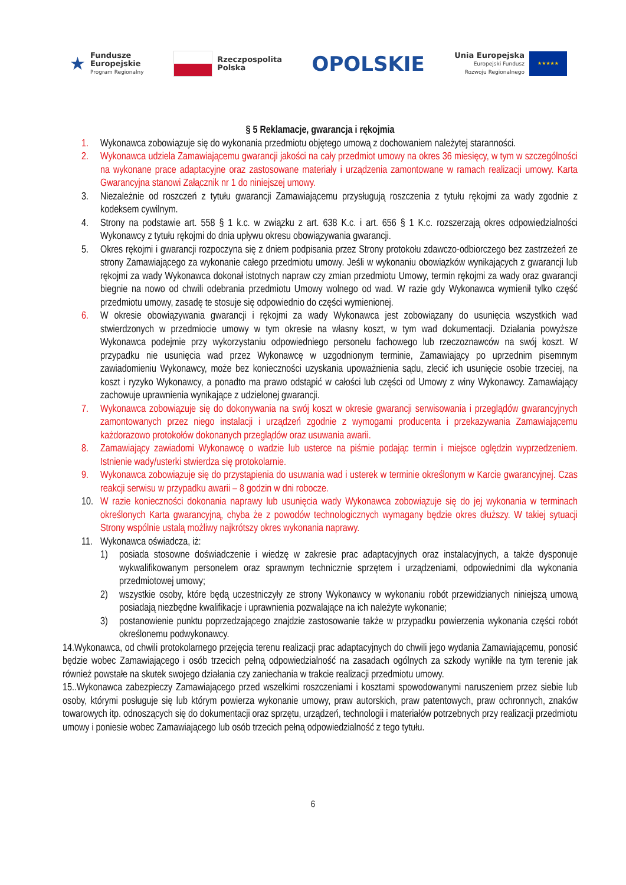★
Fundusze
Europejskie
Program Regionalny
Rzeczpospolita
Polska
OPOLSKIE
Unia Europejska
Europejski Fundusz
Rozwoju Regionalnego
★★★★★
§ 5 Reklamacje, gwarancja i rękojmia
1. Wykonawca zobowiązuje się do wykonania przedmiotu objętego umową z dochowaniem należytej staranności.
2. Wykonawca udziela Zamawiającemu gwarancji jakości na cały przedmiot umowy na okres 36 miesięcy, w tym w szczególności na wykonane prace adaptacyjne oraz zastosowane materiały i urządzenia zamontowane w ramach realizacji umowy. Karta Gwarancyjna stanowi Załącznik nr 1 do niniejszej umowy.
3. Niezależnie od roszczeń z tytułu gwarancji Zamawiającemu przysługują roszczenia z tytułu rękojmi za wady zgodnie z kodeksem cywilnym.
4. Strony na podstawie art. 558 § 1 k.c. w związku z art. 638 K.c. i art. 656 § 1 K.c. rozszerzają okres odpowiedzialności Wykonawcy z tytułu rękojmi do dnia upływu okresu obowiązywania gwarancji.
5. Okres rękojmi i gwarancji rozpoczyna się z dniem podpisania przez Strony protokołu zdawczo-odbiorczego bez zastrzeżeń ze strony Zamawiającego za wykonanie całego przedmiotu umowy. Jeśli w wykonaniu obowiązków wynikających z gwarancji lub rękojmi za wady Wykonawca dokonał istotnych napraw czy zmian przedmiotu Umowy, termin rękojmi za wady oraz gwarancji biegnie na nowo od chwili odebrania przedmiotu Umowy wolnego od wad. W razie gdy Wykonawca wymienił tylko część przedmiotu umowy, zasadę te stosuje się odpowiednio do części wymienionej.
6. W okresie obowiązywania gwarancji i rękojmi za wady Wykonawca jest zobowiązany do usunięcia wszystkich wad stwierdzonych w przedmiocie umowy w tym okresie na własny koszt, w tym wad dokumentacji. Działania powyższe Wykonawca podejmie przy wykorzystaniu odpowiedniego personelu fachowego lub rzeczoznawców na swój koszt. W przypadku nie usunięcia wad przez Wykonawcę w uzgodnionym terminie, Zamawiający po uprzednim pisemnym zawiadomieniu Wykonawcy, może bez konieczności uzyskania upoważnienia sądu, zlecić ich usunięcie osobie trzeciej, na koszt i ryzyko Wykonawcy, a ponadto ma prawo odstąpić w całości lub części od Umowy z winy Wykonawcy. Zamawiający zachowuje uprawnienia wynikające z udzielonej gwarancji.
7. Wykonawca zobowiązuje się do dokonywania na swój koszt w okresie gwarancji serwisowania i przeglądów gwarancyjnych zamontowanych przez niego instalacji i urządzeń zgodnie z wymogami producenta i przekazywania Zamawiającemu każdorazowo protokołów dokonanych przeglądów oraz usuwania awarii.
8. Zamawiający zawiadomi Wykonawcę o wadzie lub usterce na piśmie podając termin i miejsce oględzin wyprzedzeniem. Istnienie wady/usterki stwierdza się protokolarnie.
9. Wykonawca zobowiązuje się do przystąpienia do usuwania wad i usterek w terminie określonym w Karcie gwarancyjnej. Czas reakcji serwisu w przypadku awarii – 8 godzin w dni robocze.
10. W razie konieczności dokonania naprawy lub usunięcia wady Wykonawca zobowiązuje się do jej wykonania w terminach określonych Karta gwarancyjną, chyba że z powodów technologicznych wymagany będzie okres dłuższy. W takiej sytuacji Strony wspólnie ustalą możliwy najkrótszy okres wykonania naprawy.
11. Wykonawca oświadcza, iż:
1) posiada stosowne doświadczenie i wiedzę w zakresie prac adaptacyjnych oraz instalacyjnych, a także dysponuje wykwalifikowanym personelem oraz sprawnym technicznie sprzętem i urządzeniami, odpowiednimi dla wykonania przedmiotowej umowy;
2) wszystkie osoby, które będą uczestniczyły ze strony Wykonawcy w wykonaniu robót przewidzianych niniejszą umową posiadają niezbędne kwalifikacje i uprawnienia pozwalające na ich należyte wykonanie;
3) postanowienie punktu poprzedzającego znajdzie zastosowanie także w przypadku powierzenia wykonania części robót określonemu podwykonawcy.
14.Wykonawca, od chwili protokolarnego przejęcia terenu realizacji prac adaptacyjnych do chwili jego wydania Zamawiającemu, ponosić będzie wobec Zamawiającego i osób trzecich pełną odpowiedzialność na zasadach ogólnych za szkody wynikłe na tym terenie jak również powstałe na skutek swojego działania czy zaniechania w trakcie realizacji przedmiotu umowy.
15..Wykonawca zabezpieczy Zamawiającego przed wszelkimi roszczeniami i kosztami spowodowanymi naruszeniem przez siebie lub osoby, którymi posługuje się lub którym powierza wykonanie umowy, praw autorskich, praw patentowych, praw ochronnych, znaków towarowych itp. odnoszących się do dokumentacji oraz sprzętu, urządzeń, technologii i materiałów potrzebnych przy realizacji przedmiotu umowy i poniesie wobec Zamawiającego lub osób trzecich pełną odpowiedzialność z tego tytułu.
6